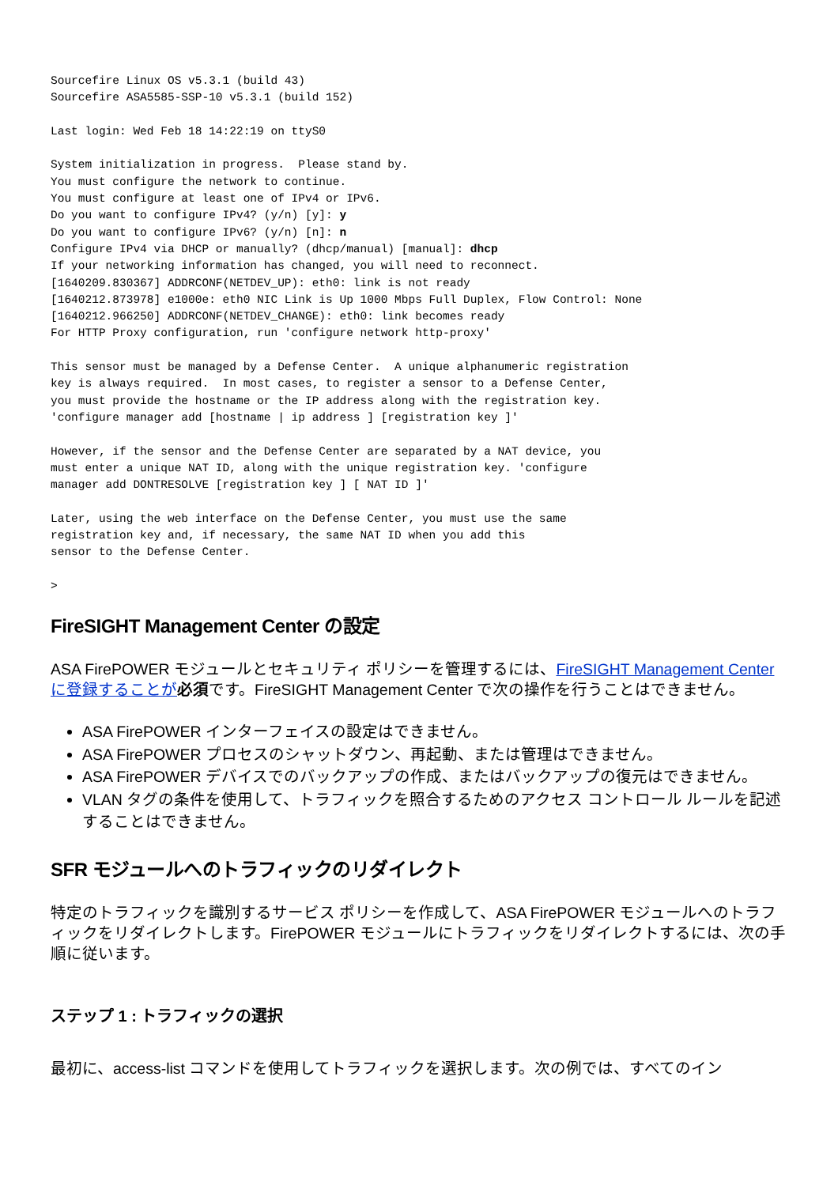Sourcefire Linux OS v5.3.1 (build 43)
Sourcefire ASA5585-SSP-10 v5.3.1 (build 152)

Last login: Wed Feb 18 14:22:19 on ttyS0

System initialization in progress.  Please stand by.
You must configure the network to continue.
You must configure at least one of IPv4 or IPv6.
Do you want to configure IPv4? (y/n) [y]: y
Do you want to configure IPv6? (y/n) [n]: n
Configure IPv4 via DHCP or manually? (dhcp/manual) [manual]: dhcp
If your networking information has changed, you will need to reconnect.
[1640209.830367] ADDRCONF(NETDEV_UP): eth0: link is not ready
[1640212.873978] e1000e: eth0 NIC Link is Up 1000 Mbps Full Duplex, Flow Control: None
[1640212.966250] ADDRCONF(NETDEV_CHANGE): eth0: link becomes ready
For HTTP Proxy configuration, run 'configure network http-proxy'

This sensor must be managed by a Defense Center.  A unique alphanumeric registration
key is always required.  In most cases, to register a sensor to a Defense Center,
you must provide the hostname or the IP address along with the registration key.
'configure manager add [hostname | ip address ] [registration key ]'

However, if the sensor and the Defense Center are separated by a NAT device, you
must enter a unique NAT ID, along with the unique registration key. 'configure
manager add DONTRESOLVE [registration key ] [ NAT ID ]'

Later, using the web interface on the Defense Center, you must use the same
registration key and, if necessary, the same NAT ID when you add this
sensor to the Defense Center.

>
FireSIGHT Management Center の設定
ASA FirePOWER モジュールとセキュリティ ポリシーを管理するには、FireSIGHT Management Center に登録することが 必須です。FireSIGHT Management Center で次の操作を行うことはできません。
ASA FirePOWER インターフェイスの設定はできません。
ASA FirePOWER プロセスのシャットダウン、再起動、または管理はできません。
ASA FirePOWER デバイスでのバックアップの作成、またはバックアップの復元はできません。
VLAN タグの条件を使用して、トラフィックを照合するためのアクセス コントロール ルールを記述することはできません。
SFR モジュールへのトラフィックのリダイレクト
特定のトラフィックを識別するサービス ポリシーを作成して、ASA FirePOWER モジュールへのトラフィックをリダイレクトします。FirePOWER モジュールにトラフィックをリダイレクトするには、次の手順に従います。
ステップ 1 : トラフィックの選択
最初に、access-list コマンドを使用してトラフィックを選択します。次の例では、すべてのイン